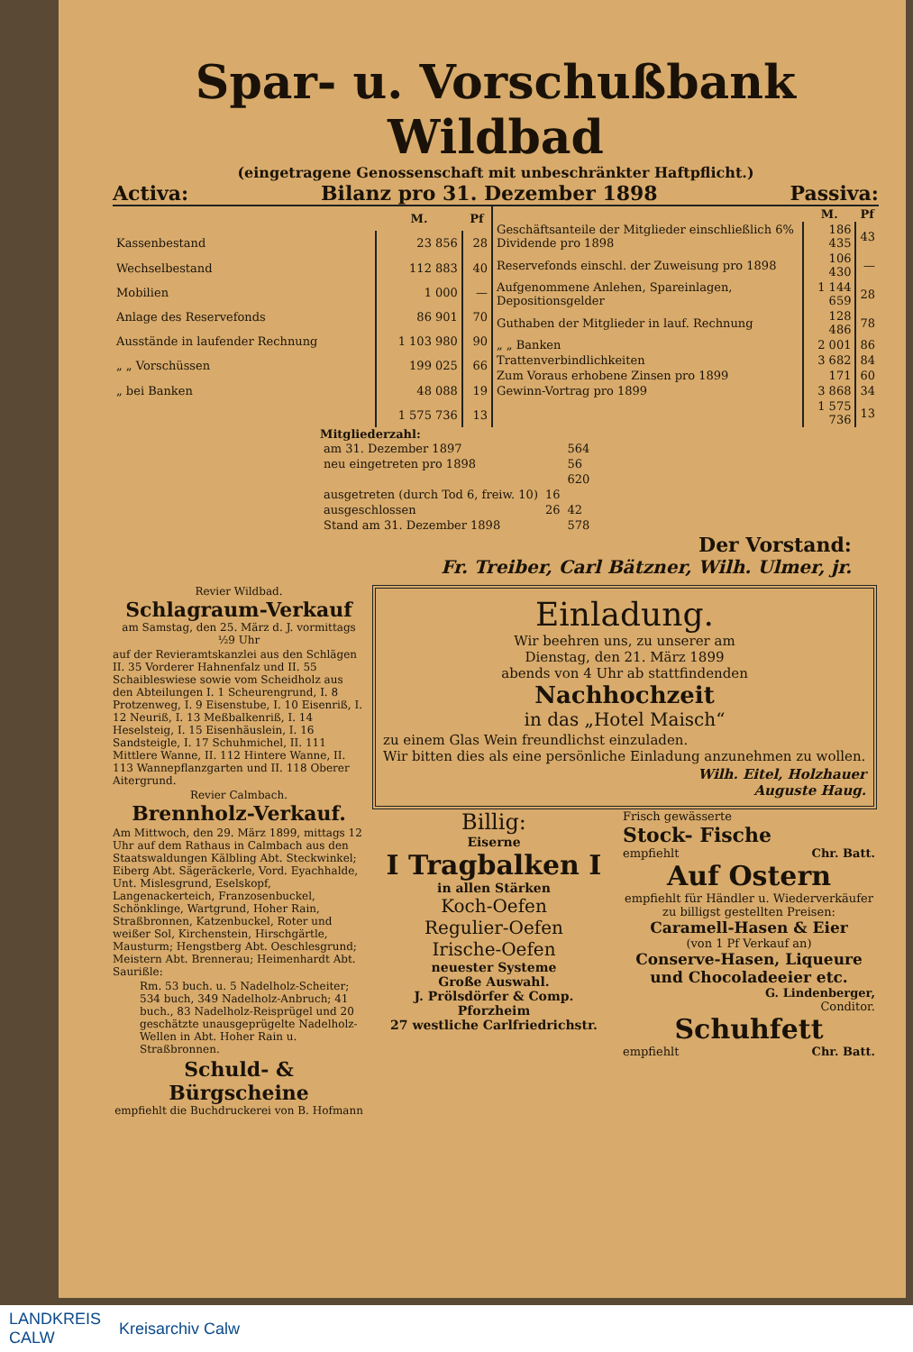Spar- u. Vorschußbank Wildbad
(eingetragene Genossenschaft mit unbeschränkter Haftpflicht.)
Activa: Bilanz pro 31. Dezember 1898 Passiva:
| | M. | Pf |
| --- | --- | --- |
| Kassenbestand | 23 856 | 28 |
| Wechselbestand | 112 883 | 40 |
| Mobilien | 1 000 | — |
| Anlage des Reservefonds | 86 901 | 70 |
| Ausstände in laufender Rechnung | 1 103 980 | 90 |
| „ „ Vorschüssen | 199 025 | 66 |
| „ bei Banken | 48 088 | 19 |
| | 1 575 736 | 13 |
| | M. | Pf |
| --- | --- | --- |
| Geschäftsanteile der Mitglieder einschließlich 6% Dividende pro 1898 | 186 435 | 43 |
| Reservefonds einschl. der Zuweisung pro 1898 | 106 430 | — |
| Aufgenommene Anlehen, Spareinlagen, Depositionsgelder | 1 144 659 | 28 |
| Guthaben der Mitglieder in lauf. Rechnung | 128 486 | 78 |
| „ „ Banken | 2 001 | 86 |
| Trattenverbindlichkeiten | 3 682 | 84 |
| Zum Voraus erhobene Zinsen pro 1899 | 171 | 60 |
| Gewinn-Vortrag pro 1899 | 3 868 | 34 |
| | 1 575 736 | 13 |
Mitgliederzahl:
| am 31. Dezember 1897 | | 564 |
| neu eingetreten pro 1898 | | 56 |
| | | 620 |
| ausgetreten (durch Tod 6, freiw. 10) | 16 | |
| ausgeschlossen | 26 | 42 |
| Stand am 31. Dezember 1898 | | 578 |
Der Vorstand:
Fr. Treiber, Carl Bätzner, Wilh. Ulmer, jr.
Revier Wildbad.
Schlagraum-Verkauf
am Samstag, den 25. März d. J. vormittags ½9 Uhr
auf der Revieramtskanzlei aus den Schlägen II. 35 Vorderer Hahnenfalz und II. 55 Schaibleswiese sowie vom Scheidholz aus den Abteilungen I. 1 Scheurengrund, I. 8 Protzenweg, I. 9 Eisenstube, I. 10 Eisenriß, I. 12 Neuriß, I. 13 Meßbalkenriß, I. 14 Heselsteig, I. 15 Eisenhäuslein, I. 16 Sandsteigle, I. 17 Schuhmichel, II. 111 Mittlere Wanne, II. 112 Hintere Wanne, II. 113 Wannepflanzgarten und II. 118 Oberer Aitergrund.
Revier Calmbach.
Brennholz-Verkauf.
Am Mittwoch, den 29. März 1899, mittags 12 Uhr auf dem Rathaus in Calmbach aus den Staatswaldungen Kälbling Abt. Steckwinkel; Eiberg Abt. Sägeräckerle, Vord. Eyachhalde, Unt. Mislesgrund, Eselskopf, Langenackerteich, Franzosenbuckel, Schönklinge, Wartgrund, Hoher Rain, Straßbronnen, Katzenbuckel, Roter und weißer Sol, Kirchenstein, Hirschgärtle, Mausturm; Hengstberg Abt. Oeschlesgrund; Meistern Abt. Brennerau; Heimenhardt Abt. Saurißle:
Rm. 53 buch. u. 5 Nadelholz-Scheiter; 534 buch, 349 Nadelholz-Anbruch; 41 buch., 83 Nadelholz-Reisprügel und 20 geschätzte unausgeprügelte Nadelholz-Wellen in Abt. Hoher Rain u. Straßbronnen.
Schuld- & Bürgscheine
empfiehlt die Buchdruckerei von B. Hofmann
Einladung.
Wir beehren uns, zu unserer am
Dienstag, den 21. März 1899
abends von 4 Uhr ab stattfindenden
Nachhochzeit
in das „Hotel Maisch“
zu einem Glas Wein freundlichst einzuladen.
Wir bitten dies als eine persönliche Einladung anzunehmen zu wollen.
Wilh. Eitel, Holzhauer
Auguste Haug.
Billig:
Eiserne
I Tragbalken I
in allen Stärken
Koch-Oefen
Regulier-Oefen
Irische-Oefen
neuester Systeme
Große Auswahl.
J. Prölsdörfer & Comp.
Pforzheim
27 westliche Carlfriedrichstr.
Frisch gewässerte
Stock- Fische
empfiehlt Chr. Batt.
Auf Ostern
empfiehlt für Händler u. Wiederverkäufer zu billigst gestellten Preisen:
Caramell-Hasen & Eier
(von 1 Pf Verkauf an)
Conserve-Hasen, Liqueure und Chocoladeeier etc.
G. Lindenberger,
Conditor.
Schuhfett
empfiehlt Chr. Batt.
LANDKREIS
CALW Kreisarchiv Calw